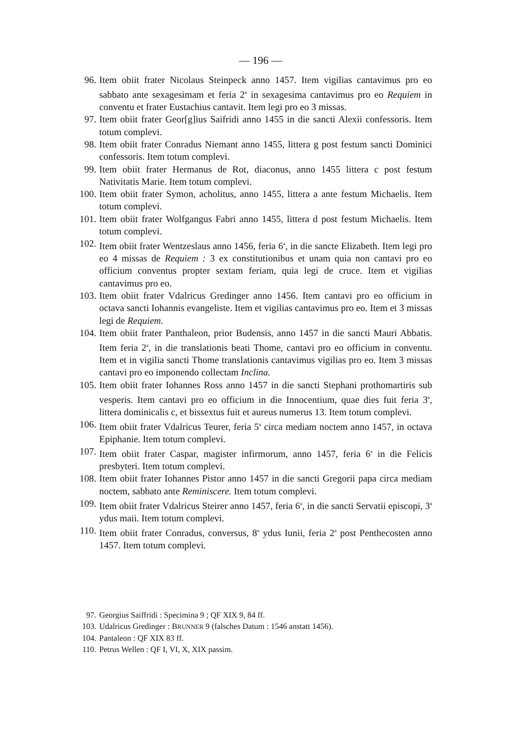— 196 —
96. Item obiit frater Nicolaus Steinpeck anno 1457. Item vigilias cantavimus pro eo sabbato ante sexagesimam et feria 2<sup>a</sup> in sexagesima cantavimus pro eo Requiem in conventu et frater Eustachius cantavit. Item legi pro eo 3 missas.
97. Item obiit frater Geor[g]ius Saifridi anno 1455 in die sancti Alexii confessoris. Item totum complevi.
98. Item obiit frater Conradus Niemant anno 1455, littera g post festum sancti Dominici confessoris. Item totum complevi.
99. Item obiit frater Hermanus de Rot, diaconus, anno 1455 littera c post festum Nativitatis Marie. Item totum complevi.
100. Item obiit frater Symon, acholitus, anno 1455, littera a ante festum Michaelis. Item totum complevi.
101. Item obiit frater Wolfgangus Fabri anno 1455, littera d post festum Michaelis. Item totum complevi.
102. Item obiit frater Wentzeslaus anno 1456, feria 6<sup>a</sup>, in die sancte Elizabeth. Item legi pro eo 4 missas de Requiem : 3 ex constitutionibus et unam quia non cantavi pro eo officium conventus propter sextam feriam, quia legi de cruce. Item et vigilias cantavimus pro eo.
103. Item obiit frater Vdalricus Gredinger anno 1456. Item cantavi pro eo officium in octava sancti Iohannis evangeliste. Item et vigilias cantavimus pro eo. Item et 3 missas legi de Requiem.
104. Item obiit frater Panthaleon, prior Budensis, anno 1457 in die sancti Mauri Abbatis. Item feria 2<sup>a</sup>, in die translationis beati Thome, cantavi pro eo officium in conventu. Item et in vigilia sancti Thome translationis cantavimus vigilias pro eo. Item 3 missas cantavi pro eo imponendo collectam Inclina.
105. Item obiit frater Iohannes Ross anno 1457 in die sancti Stephani prothomartiris sub vesperis. Item cantavi pro eo officium in die Innocentium, quae dies fuit feria 3<sup>a</sup>, littera dominicalis c, et bissextus fuit et aureus numerus 13. Item totum complevi.
106. Item obiit frater Vdalricus Teurer, feria 5<sup>a</sup> circa mediam noctem anno 1457, in octava Epiphanie. Item totum complevi.
107. Item obiit frater Caspar, magister infirmorum, anno 1457, feria 6<sup>a</sup> in die Felicis presbyteri. Item totum complevi.
108. Item obiit frater Iohannes Pistor anno 1457 in die sancti Gregorii papa circa mediam noctem, sabbato ante Reminiscere. Item totum complevi.
109. Item obiit frater Vdalricus Steirer anno 1457, feria 6<sup>a</sup>, in die sancti Servatii episcopi, 3<sup>a</sup> ydus maii. Item totum complevi.
110. Item obiit frater Conradus, conversus, 8<sup>o</sup> ydus Iunii, feria 2<sup>a</sup> post Penthecosten anno 1457. Item totum complevi.
97. Georgius Saiffridi : Specimina 9 ; QF XIX 9, 84 ff.
103. Udalricus Gredinger : BRUNNER 9 (falsches Datum : 1546 anstatt 1456).
104. Pantaleon : QF XIX 83 ff.
110. Petrus Wellen : QF I, VI, X, XIX passim.